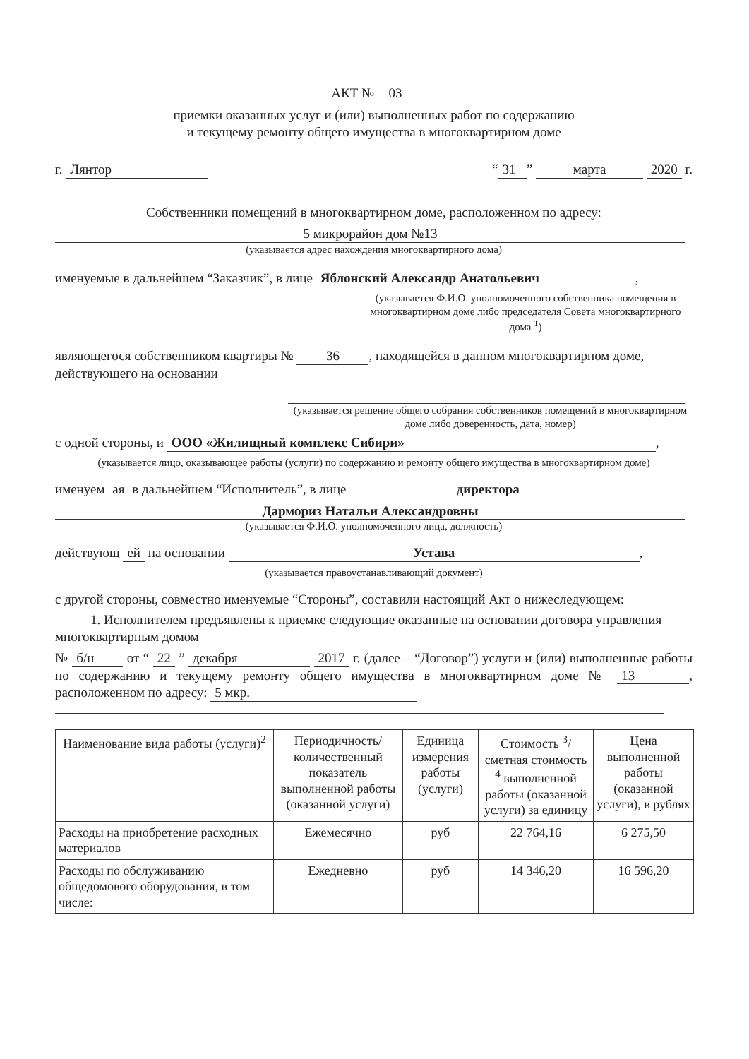АКТ № 03
приемки оказанных услуг и (или) выполненных работ по содержанию
и текущему ремонту общего имущества в многоквартирном доме
г. Лянтор “31 ” марта 2020 г.
Собственники помещений в многоквартирном доме, расположенном по адресу:
5 микрорайон дом №13
(указывается адрес нахождения многоквартирного дома)
именуемые в дальнейшем “Заказчик”, в лице Яблонский Александр Анатольевич,
(указывается Ф.И.О. уполномоченного собственника помещения в многоквартирном доме либо председателя Совета многоквартирного дома <sup>1</sup>)
являющегося собственником квартиры № 36, находящейся в данном многоквартирном доме, действующего на основании
(указывается решение общего собрания собственников помещений в многоквартирном доме либо доверенность, дата, номер)
с одной стороны, и ООО «Жилищный комплекс Сибири»,
(указывается лицо, оказывающее работы (услуги) по содержанию и ремонту общего имущества в многоквартирном доме)
именуем ая в дальнейшем “Исполнитель”, в лице директора
Дармориз Натальи Александровны
(указывается Ф.И.О. уполномоченного лица, должность)
действующ ей на основании Устава,
(указывается правоустанавливающий документ)
с другой стороны, совместно именуемые “Стороны”, составили настоящий Акт о нижеследующем:
1. Исполнителем предъявлены к приемке следующие оказанные на основании договора управления многоквартирным домом
№ б/н от “ 22 ” декабря 2017 г. (далее – “Договор”) услуги и (или) выполненные работы по содержанию и текущему ремонту общего имущества в многоквартирном доме № 13, расположенном по адресу: 5 мкр.
| Наименование вида работы (услуги)<sup>2</sup> | Периодичность/ количественный показатель выполненной работы (оказанной услуги) | Единица измерения работы (услуги) | Стоимость <sup>3</sup>/ сметная стоимость <sup>4</sup> выполненной работы (оказанной услуги) за единицу | Цена выполненной работы (оказанной услуги), в рублях |
| --- | --- | --- | --- | --- |
| Расходы на приобретение расходных материалов | Ежемесячно | руб | 22 764,16 | 6 275,50 |
| Расходы по обслуживанию общедомового оборудования, в том числе: | Ежедневно | руб | 14 346,20 | 16 596,20 |